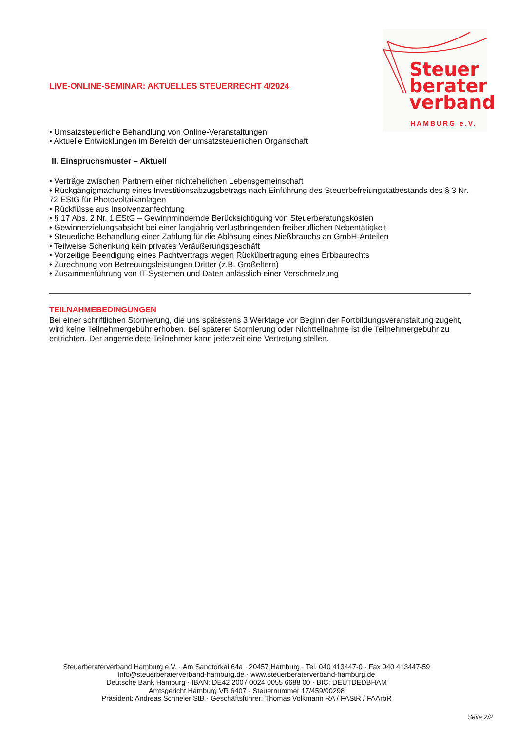Steuer
berater
verband
HAMBURG e.V.
LIVE-ONLINE-SEMINAR: AKTUELLES STEUERRECHT 4/2024
• Umsatzsteuerliche Behandlung von Online-Veranstaltungen
• Aktuelle Entwicklungen im Bereich der umsatzsteuerlichen Organschaft
II. Einspruchsmuster – Aktuell
• Verträge zwischen Partnern einer nichtehelichen Lebensgemeinschaft
• Rückgängigmachung eines Investitionsabzugsbetrags nach Einführung des Steuerbefreiungstatbestands des § 3 Nr. 72 EStG für Photovoltaikanlagen
• Rückflüsse aus Insolvenzanfechtung
• § 17 Abs. 2 Nr. 1 EStG – Gewinnmindernde Berücksichtigung von Steuerberatungskosten
• Gewinnerzielungsabsicht bei einer langjährig verlustbringenden freiberuflichen Nebentätigkeit
• Steuerliche Behandlung einer Zahlung für die Ablösung eines Nießbrauchs an GmbH-Anteilen
• Teilweise Schenkung kein privates Veräußerungsgeschäft
• Vorzeitige Beendigung eines Pachtvertrags wegen Rückübertragung eines Erbbaurechts
• Zurechnung von Betreuungsleistungen Dritter (z.B. Großeltern)
• Zusammenführung von IT-Systemen und Daten anlässlich einer Verschmelzung
TEILNAHMEBEDINGUNGEN
Bei einer schriftlichen Stornierung, die uns spätestens 3 Werktage vor Beginn der Fortbildungsveranstaltung zugeht, wird keine Teilnehmergebühr erhoben. Bei späterer Stornierung oder Nichtteilnahme ist die Teilnehmergebühr zu entrichten. Der angemeldete Teilnehmer kann jederzeit eine Vertretung stellen.
Steuerberaterverband Hamburg e.V. · Am Sandtorkai 64a · 20457 Hamburg · Tel. 040 413447-0 · Fax 040 413447-59
info@steuerberaterverband-hamburg.de · www.steuerberaterverband-hamburg.de
Deutsche Bank Hamburg · IBAN: DE42 2007 0024 0055 6688 00 · BIC: DEUTDEDBHAM
Amtsgericht Hamburg VR 6407 · Steuernummer 17/459/00298
Präsident: Andreas Schneier StB · Geschäftsführer: Thomas Volkmann RA / FAStR / FAArbR
Seite 2/2